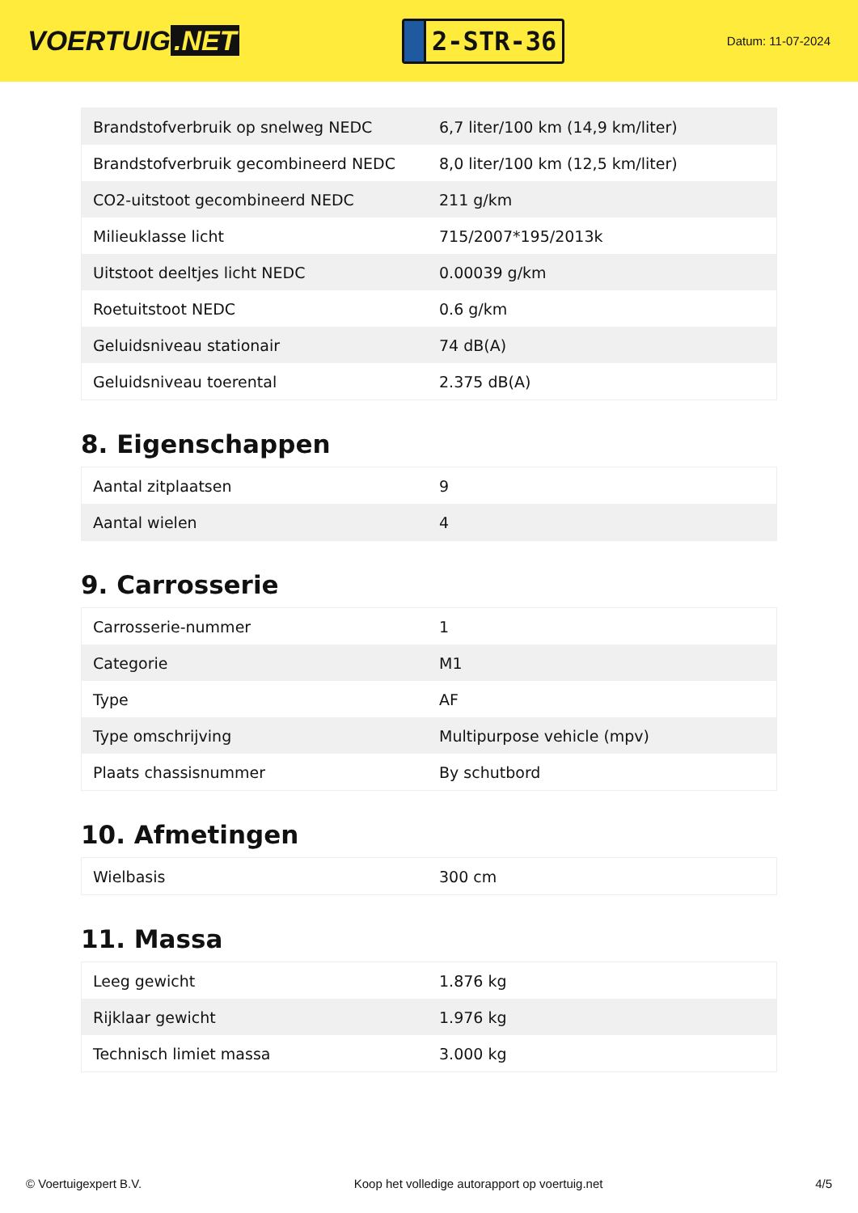VOERTUIG.NET
2-STR-36
Datum: 11-07-2024
| Brandstofverbruik op snelweg NEDC | 6,7 liter/100 km (14,9 km/liter) |
| Brandstofverbruik gecombineerd NEDC | 8,0 liter/100 km (12,5 km/liter) |
| CO2-uitstoot gecombineerd NEDC | 211 g/km |
| Milieuklasse licht | 715/2007*195/2013k |
| Uitstoot deeltjes licht NEDC | 0.00039 g/km |
| Roetuitstoot NEDC | 0.6 g/km |
| Geluidsniveau stationair | 74 dB(A) |
| Geluidsniveau toerental | 2.375 dB(A) |
8. Eigenschappen
| Aantal zitplaatsen | 9 |
| Aantal wielen | 4 |
9. Carrosserie
| Carrosserie-nummer | 1 |
| Categorie | M1 |
| Type | AF |
| Type omschrijving | Multipurpose vehicle (mpv) |
| Plaats chassisnummer | By schutbord |
10. Afmetingen
| Wielbasis | 300 cm |
11. Massa
| Leeg gewicht | 1.876 kg |
| Rijklaar gewicht | 1.976 kg |
| Technisch limiet massa | 3.000 kg |
© Voertuigexpert B.V. Koop het volledige autorapport op voertuig.net 4/5